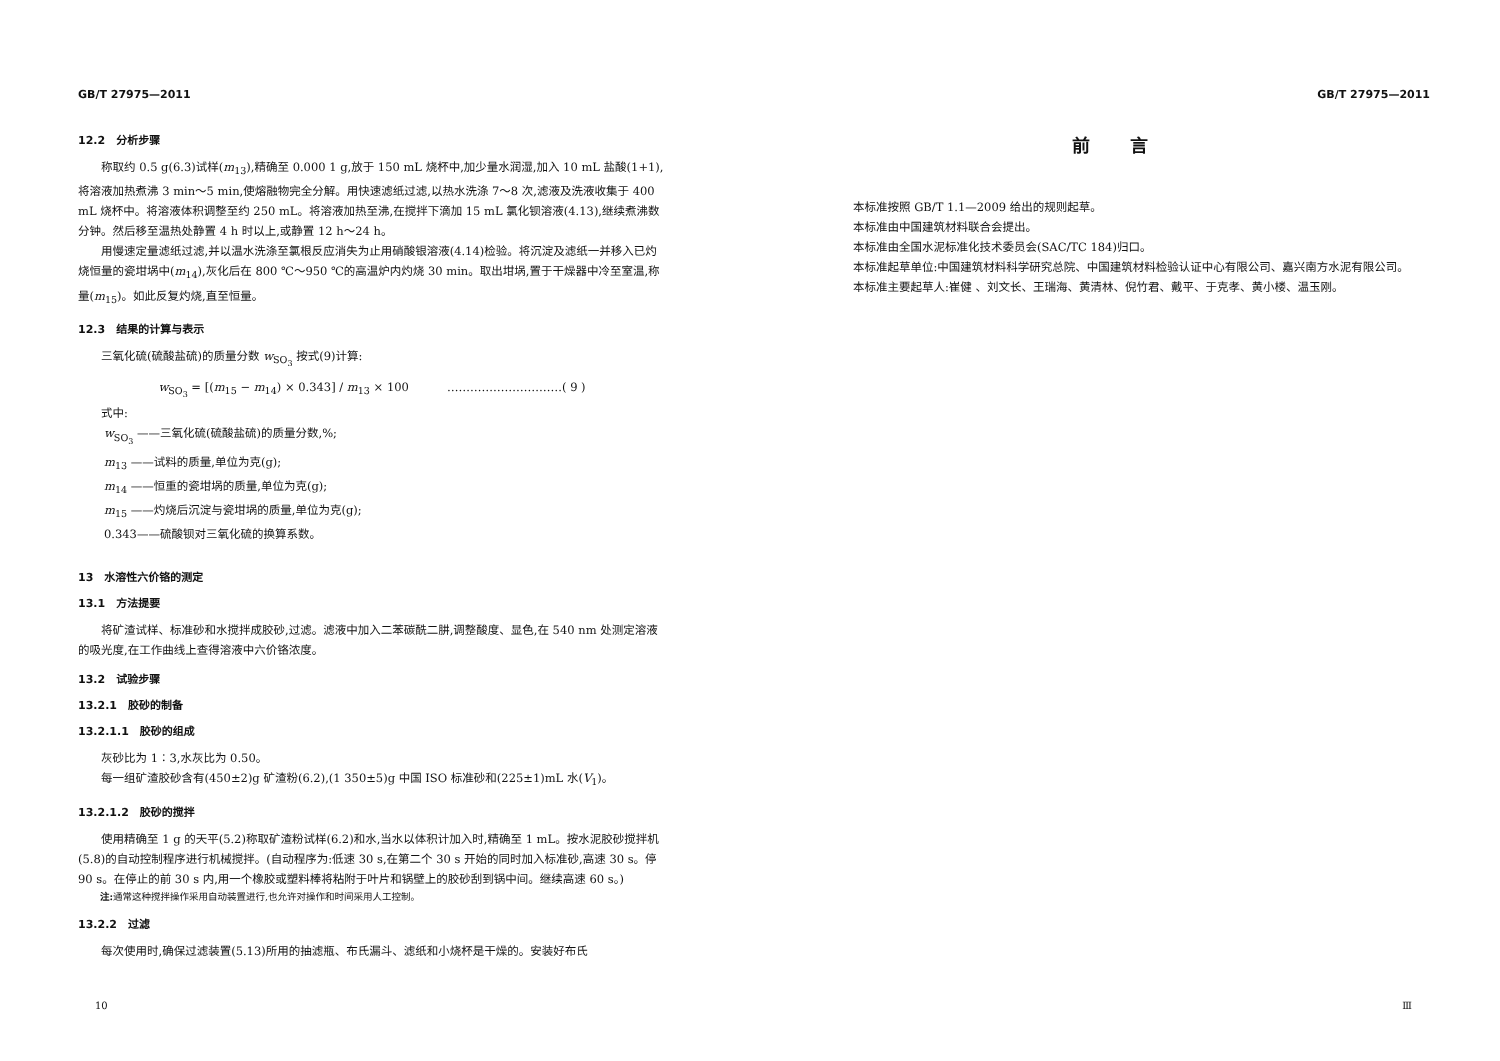GB/T 27975—2011
12.2　分析步骤
称取约 0.5 g(6.3)试样(m<sub>13</sub>),精确至 0.000 1 g,放于 150 mL 烧杯中,加少量水润湿,加入 10 mL 盐酸(1+1),将溶液加热煮沸 3 min～5 min,使熔融物完全分解。用快速滤纸过滤,以热水洗涤 7～8 次,滤液及洗液收集于 400 mL 烧杯中。将溶液体积调整至约 250 mL。将溶液加热至沸,在搅拌下滴加 15 mL 氯化钡溶液(4.13),继续煮沸数分钟。然后移至温热处静置 4 h 时以上,或静置 12 h～24 h。
用慢速定量滤纸过滤,并以温水洗涤至氯根反应消失为止用硝酸银溶液(4.14)检验。将沉淀及滤纸一并移入已灼烧恒量的瓷坩埚中(m<sub>14</sub>),灰化后在 800 ℃～950 ℃的高温炉内灼烧 30 min。取出坩埚,置于干燥器中冷至室温,称量(m<sub>15</sub>)。如此反复灼烧,直至恒量。
12.3　结果的计算与表示
三氧化硫(硫酸盐硫)的质量分数 w<sub>SO<sub>3</sub></sub> 按式(9)计算:
w<sub>SO<sub>3</sub></sub> = [(m<sub>15</sub> − m<sub>14</sub>) × 0.343] / m<sub>13</sub> × 100 　　　…………………………( 9 )
式中:
w<sub>SO<sub>3</sub></sub> ——三氧化硫(硫酸盐硫)的质量分数,%;
m<sub>13</sub> ——试料的质量,单位为克(g);
m<sub>14</sub> ——恒重的瓷坩埚的质量,单位为克(g);
m<sub>15</sub> ——灼烧后沉淀与瓷坩埚的质量,单位为克(g);
0.343——硫酸钡对三氧化硫的换算系数。
13　水溶性六价铬的测定
13.1　方法提要
将矿渣试样、标准砂和水搅拌成胶砂,过滤。滤液中加入二苯碳酰二肼,调整酸度、显色,在 540 nm 处测定溶液的吸光度,在工作曲线上查得溶液中六价铬浓度。
13.2　试验步骤
13.2.1　胶砂的制备
13.2.1.1　胶砂的组成
灰砂比为 1∶3,水灰比为 0.50。
每一组矿渣胶砂含有(450±2)g 矿渣粉(6.2),(1 350±5)g 中国 ISO 标准砂和(225±1)mL 水(V<sub>1</sub>)。
13.2.1.2　胶砂的搅拌
使用精确至 1 g 的天平(5.2)称取矿渣粉试样(6.2)和水,当水以体积计加入时,精确至 1 mL。按水泥胶砂搅拌机(5.8)的自动控制程序进行机械搅拌。(自动程序为:低速 30 s,在第二个 30 s 开始的同时加入标准砂,高速 30 s。停 90 s。在停止的前 30 s 内,用一个橡胶或塑料棒将粘附于叶片和锅壁上的胶砂刮到锅中间。继续高速 60 s。)
注: 通常这种搅拌操作采用自动装置进行,也允许对操作和时间采用人工控制。
13.2.2　过滤
每次使用时,确保过滤装置(5.13)所用的抽滤瓶、布氏漏斗、滤纸和小烧杯是干燥的。安装好布氏
10
GB/T 27975—2011
前言
本标准按照 GB/T 1.1—2009 给出的规则起草。
本标准由中国建筑材料联合会提出。
本标准由全国水泥标准化技术委员会(SAC/TC 184)归口。
本标准起草单位:中国建筑材料科学研究总院、中国建筑材料检验认证中心有限公司、嘉兴南方水泥有限公司。
本标准主要起草人:崔健 、刘文长、王瑞海、黄清林、倪竹君、戴平、于克孝、黄小楼、温玉刚。
Ⅲ